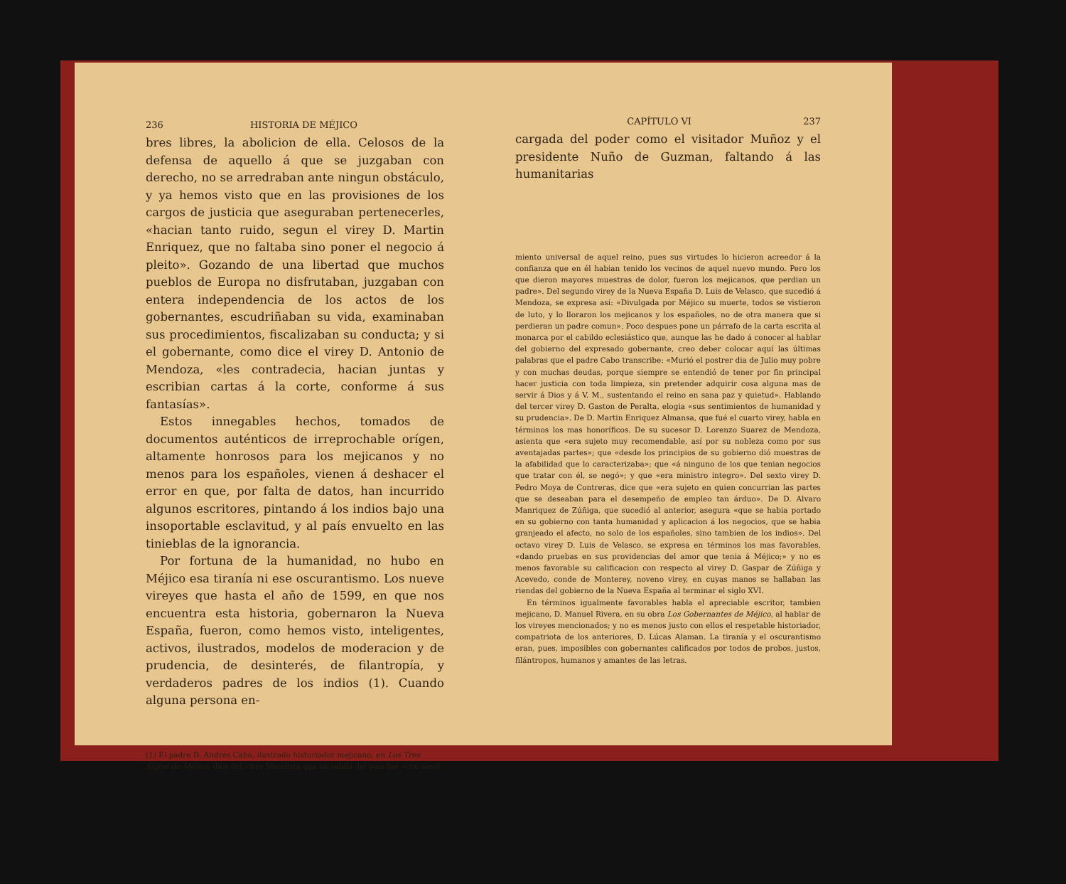236 HISTORIA DE MÉJICO
bres libres, la abolicion de ella. Celosos de la defensa de aquello á que se juzgaban con derecho, no se arredraban ante ningun obstáculo, y ya hemos visto que en las provisiones de los cargos de justicia que aseguraban pertenecerles, «hacian tanto ruido, segun el virey D. Martin Enriquez, que no faltaba sino poner el negocio á pleito». Gozando de una libertad que muchos pueblos de Europa no disfrutaban, juzgaban con entera independencia de los actos de los gobernantes, escudriñaban su vida, examinaban sus procedimientos, fiscalizaban su conducta; y si el gobernante, como dice el virey D. Antonio de Mendoza, «les contradecia, hacian juntas y escribian cartas á la corte, conforme á sus fantasías».
Estos innegables hechos, tomados de documentos auténticos de irreprochable orígen, altamente honrosos para los mejicanos y no menos para los españoles, vienen á deshacer el error en que, por falta de datos, han incurrido algunos escritores, pintando á los indios bajo una insoportable esclavitud, y al país envuelto en las tinieblas de la ignorancia.
Por fortuna de la humanidad, no hubo en Méjico esa tiranía ni ese oscurantismo. Los nueve vireyes que hasta el año de 1599, en que nos encuentra esta historia, gobernaron la Nueva España, fueron, como hemos visto, inteligentes, activos, ilustrados, modelos de moderacion y de prudencia, de desinterés, de filantropía, y verdaderos padres de los indios (1). Cuando alguna persona en-
(1) El padre D. Andrés Cabo, ilustrado historiador mejicano, en Los Tres Siglos de Méjico, dice del virey Mendoza que su salida del país fué «con senti-
CAPÍTULO VI 237
cargada del poder como el visitador Muñoz y el presidente Nuño de Guzman, faltando á las humanitarias
miento universal de aquel reino, pues sus virtudes lo hicieron acreedor á la confianza que en él habian tenido los vecinos de aquel nuevo mundo. Pero los que dieron mayores muestras de dolor, fueron los mejicanos, que perdian un padre». Del segundo virey de la Nueva España D. Luis de Velasco, que sucedió á Mendoza, se expresa así: «Divulgada por Méjico su muerte, todos se vistieron de luto, y lo lloraron los mejicanos y los españoles, no de otra manera que si perdieran un padre comun». Poco despues pone un párrafo de la carta escrita al monarca por el cabildo eclesiástico que, aunque las he dado á conocer al hablar del gobierno del expresado gobernante, creo deber colocar aquí las últimas palabras que el padre Cabo transcribe: «Murió el postrer dia de Julio muy pobre y con muchas deudas, porque siempre se entendió de tener por fin principal hacer justicia con toda limpieza, sin pretender adquirir cosa alguna mas de servir á Dios y á V. M., sustentando el reino en sana paz y quietud». Hablando del tercer virey D. Gaston de Peralta, elogia «sus sentimientos de humanidad y su prudencia». De D. Martin Enriquez Almansa, que fué el cuarto virey, habla en términos los mas honoríficos. De su sucesor D. Lorenzo Suarez de Mendoza, asienta que «era sujeto muy recomendable, así por su nobleza como por sus aventajadas partes»; que «desde los principios de su gobierno dió muestras de la afabilidad que lo caracterizaba»; que «á ninguno de los que tenian negocios que tratar con él, se negó»; y que «era ministro integro». Del sexto virey D. Pedro Moya de Contreras, dice que «era sujeto en quien concurrian las partes que se deseaban para el desempeño de empleo tan árduo». De D. Alvaro Manriquez de Zúñiga, que sucedió al anterior, asegura «que se habia portado en su gobierno con tanta humanidad y aplicacion á los negocios, que se habia granjeado el afecto, no solo de los españoles, sino tambien de los indios». Del octavo virey D. Luis de Velasco, se expresa en términos los mas favorables, «dando pruebas en sus providencias del amor que tenia á Méjico;» y no es menos favorable su calificacion con respecto al virey D. Gaspar de Zúñiga y Acevedo, conde de Monterey, noveno virey, en cuyas manos se hallaban las riendas del gobierno de la Nueva España al terminar el siglo XVI.
En términos igualmente favorables habla el apreciable escritor, tambien mejicano, D. Manuel Rivera, en su obra Los Gobernantes de Méjico, al hablar de los vireyes mencionados; y no es menos justo con ellos el respetable historiador, compatriota de los anteriores, D. Lúcas Alaman. La tiranía y el oscurantismo eran, pues, imposibles con gobernantes calificados por todos de probos, justos, filántropos, humanos y amantes de las letras.